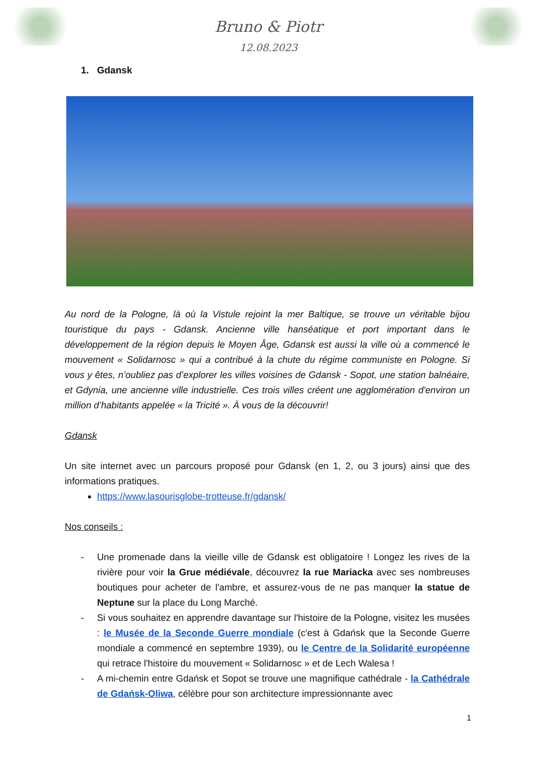Bruno & Piotr
12.08.2023
1. Gdansk
Au nord de la Pologne, là où la Vistule rejoint la mer Baltique, se trouve un véritable bijou touristique du pays - Gdansk. Ancienne ville hanséatique et port important dans le développement de la région depuis le Moyen Âge, Gdansk est aussi la ville où a commencé le mouvement « Solidarnosc » qui a contribué à la chute du régime communiste en Pologne. Si vous y êtes, n’oubliez pas d’explorer les villes voisines de Gdansk - Sopot, une station balnéaire, et Gdynia, une ancienne ville industrielle. Ces trois villes créent une agglomération d'environ un million d’habitants appelée « la Tricité ». À vous de la découvrir!
Gdansk
Un site internet avec un parcours proposé pour Gdansk (en 1, 2, ou 3 jours) ainsi que des informations pratiques.
https://www.lasourisglobe-trotteuse.fr/gdansk/
Nos conseils :
- Une promenade dans la vieille ville de Gdansk est obligatoire ! Longez les rives de la rivière pour voir la Grue médiévale, découvrez la rue Mariacka avec ses nombreuses boutiques pour acheter de l'ambre, et assurez-vous de ne pas manquer la statue de Neptune sur la place du Long Marché.
- Si vous souhaitez en apprendre davantage sur l'histoire de la Pologne, visitez les musées : le Musée de la Seconde Guerre mondiale (c'est à Gdańsk que la Seconde Guerre mondiale a commencé en septembre 1939), ou le Centre de la Solidarité européenne qui retrace l'histoire du mouvement « Solidarnosc » et de Lech Walesa !
- A mi-chemin entre Gdańsk et Sopot se trouve une magnifique cathédrale - la Cathédrale de Gdańsk-Oliwa, célèbre pour son architecture impressionnante avec
1